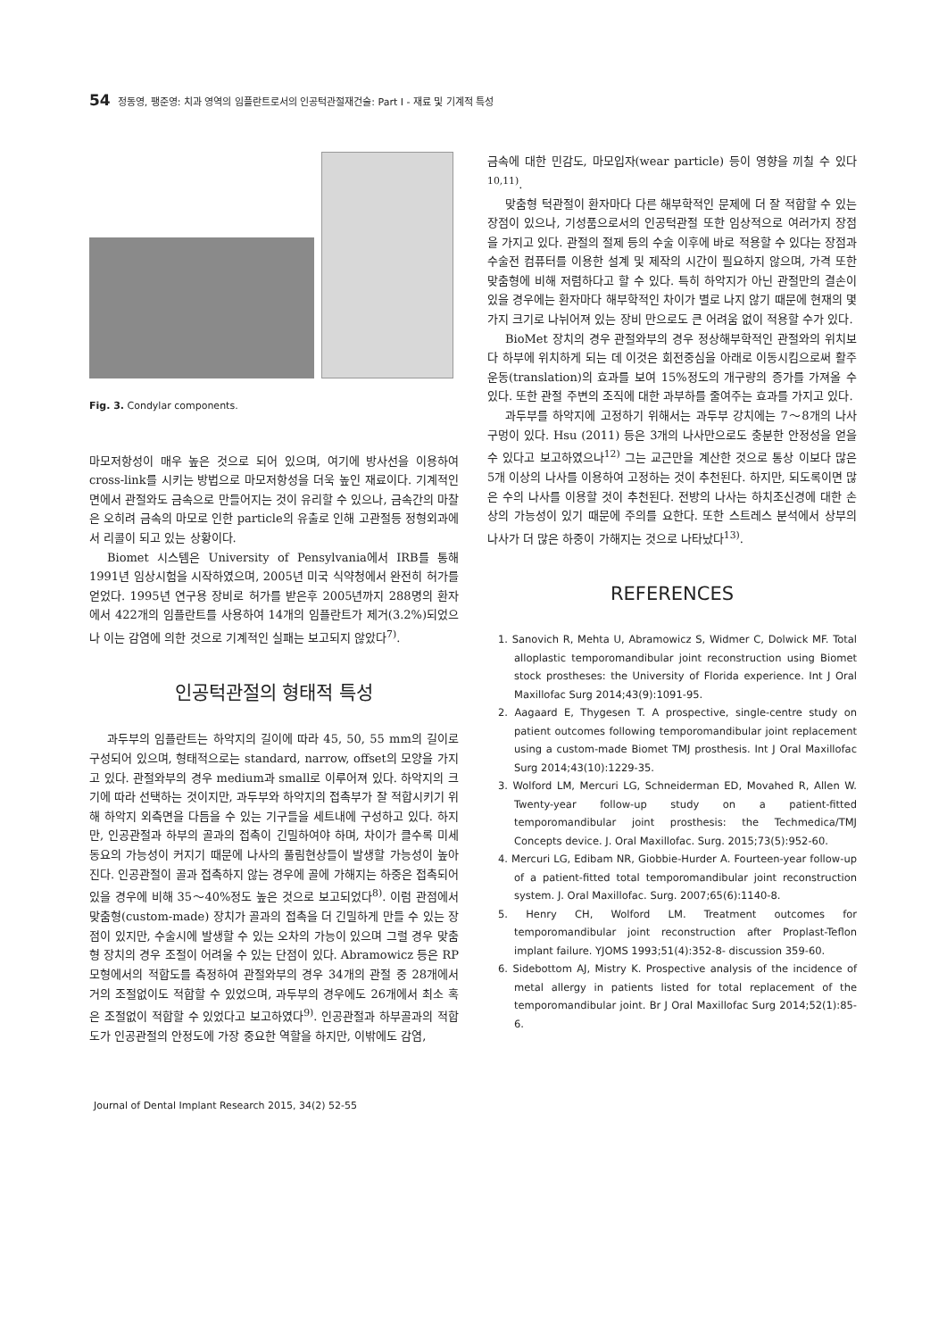54 정동영, 팽준영: 치과 영역의 임플란트로서의 인공턱관절재건술: Part I - 재료 및 기계적 특성
Fig. 3. Condylar components.
마모저항성이 매우 높은 것으로 되어 있으며, 여기에 방사선을 이용하여 cross-link를 시키는 방법으로 마모저항성을 더욱 높인 재료이다. 기계적인 면에서 관절와도 금속으로 만들어지는 것이 유리할 수 있으나, 금속간의 마찰은 오히려 금속의 마모로 인한 particle의 유출로 인해 고관절등 정형외과에서 리콜이 되고 있는 상황이다.
Biomet 시스템은 University of Pensylvania에서 IRB를 통해 1991년 임상시험을 시작하였으며, 2005년 미국 식약청에서 완전히 허가를 얻었다. 1995년 연구용 장비로 허가를 받은후 2005년까지 288명의 환자에서 422개의 임플란트를 사용하여 14개의 임플란트가 제거(3.2%)되었으나 이는 감염에 의한 것으로 기계적인 실패는 보고되지 않았다<sup>7)</sup>.
인공턱관절의 형태적 특성
과두부의 임플란트는 하악지의 길이에 따라 45, 50, 55 mm의 길이로 구성되어 있으며, 형태적으로는 standard, narrow, offset의 모양을 가지고 있다. 관절와부의 경우 medium과 small로 이루어져 있다. 하악지의 크기에 따라 선택하는 것이지만, 과두부와 하악지의 접촉부가 잘 적합시키기 위해 하악지 외측면을 다듬을 수 있는 기구들을 세트내에 구성하고 있다. 하지만, 인공관절과 하부의 골과의 접촉이 긴밀하여야 하며, 차이가 클수록 미세동요의 가능성이 커지기 때문에 나사의 풀림현상들이 발생할 가능성이 높아진다. 인공관절이 골과 접촉하지 않는 경우에 골에 가해지는 하중은 접촉되어 있을 경우에 비해 35～40%정도 높은 것으로 보고되었다<sup>8)</sup>. 이럼 관점에서 맞춤형(custom-made) 장치가 골과의 접촉을 더 긴밀하게 만들 수 있는 장점이 있지만, 수술시에 발생할 수 있는 오차의 가능이 있으며 그럴 경우 맞춤형 장치의 경우 조절이 어려울 수 있는 단점이 있다. Abramowicz 등은 RP 모형에서의 적합도를 측정하여 관절와부의 경우 34개의 관절 중 28개에서 거의 조절없이도 적합할 수 있었으며, 과두부의 경우에도 26개에서 최소 혹은 조절없이 적합할 수 있었다고 보고하였다<sup>9)</sup>. 인공관절과 하부골과의 적합도가 인공관절의 안정도에 가장 중요한 역할을 하지만, 이밖에도 감염,
금속에 대한 민감도, 마모입자(wear particle) 등이 영향을 끼칠 수 있다<sup>10,11)</sup>.
맞춤형 턱관절이 환자마다 다른 해부학적인 문제에 더 잘 적합할 수 있는 장점이 있으나, 기성품으로서의 인공턱관절 또한 임상적으로 여러가지 장점을 가지고 있다. 관절의 절제 등의 수술 이후에 바로 적용할 수 있다는 장점과 수술전 컴퓨터를 이용한 설계 및 제작의 시간이 필요하지 않으며, 가격 또한 맞춤형에 비해 저렴하다고 할 수 있다. 특히 하악지가 아닌 관절만의 결손이 있을 경우에는 환자마다 해부학적인 차이가 별로 나지 않기 때문에 현재의 몇 가지 크기로 나뉘어져 있는 장비 만으로도 큰 어려움 없이 적용할 수가 있다.
BioMet 장치의 경우 관절와부의 경우 정상해부학적인 관절와의 위치보다 하부에 위치하게 되는 데 이것은 회전중심을 아래로 이동시킴으로써 활주운동(translation)의 효과를 보여 15%정도의 개구량의 증가를 가져올 수 있다. 또한 관절 주변의 조직에 대한 과부하를 줄여주는 효과를 가지고 있다.
과두부를 하악지에 고정하기 위해서는 과두부 강치에는 7～8개의 나사구멍이 있다. Hsu (2011) 등은 3개의 나사만으로도 충분한 안정성을 얻을 수 있다고 보고하였으나<sup>12)</sup> 그는 교근만을 계산한 것으로 통상 이보다 많은 5개 이상의 나사를 이용하여 고정하는 것이 추천된다. 하지만, 되도록이면 많은 수의 나사를 이용할 것이 추천된다. 전방의 나사는 하치조신경에 대한 손상의 가능성이 있기 때문에 주의를 요한다. 또한 스트레스 분석에서 상부의 나사가 더 많은 하중이 가해지는 것으로 나타났다<sup>13)</sup>.
REFERENCES
1. Sanovich R, Mehta U, Abramowicz S, Widmer C, Dolwick MF. Total alloplastic temporomandibular joint reconstruction using Biomet stock prostheses: the University of Florida experience. Int J Oral Maxillofac Surg 2014;43(9):1091-95.
2. Aagaard E, Thygesen T. A prospective, single-centre study on patient outcomes following temporomandibular joint replacement using a custom-made Biomet TMJ prosthesis. Int J Oral Maxillofac Surg 2014;43(10):1229-35.
3. Wolford LM, Mercuri LG, Schneiderman ED, Movahed R, Allen W. Twenty-year follow-up study on a patient-fitted temporomandibular joint prosthesis: the Techmedica/TMJ Concepts device. J. Oral Maxillofac. Surg. 2015;73(5):952-60.
4. Mercuri LG, Edibam NR, Giobbie-Hurder A. Fourteen-year follow-up of a patient-fitted total temporomandibular joint reconstruction system. J. Oral Maxillofac. Surg. 2007;65(6):1140-8.
5. Henry CH, Wolford LM. Treatment outcomes for temporomandibular joint reconstruction after Proplast-Teflon implant failure. YJOMS 1993;51(4):352-8- discussion 359-60.
6. Sidebottom AJ, Mistry K. Prospective analysis of the incidence of metal allergy in patients listed for total replacement of the temporomandibular joint. Br J Oral Maxillofac Surg 2014;52(1):85-6.
Journal of Dental Implant Research 2015, 34(2) 52-55